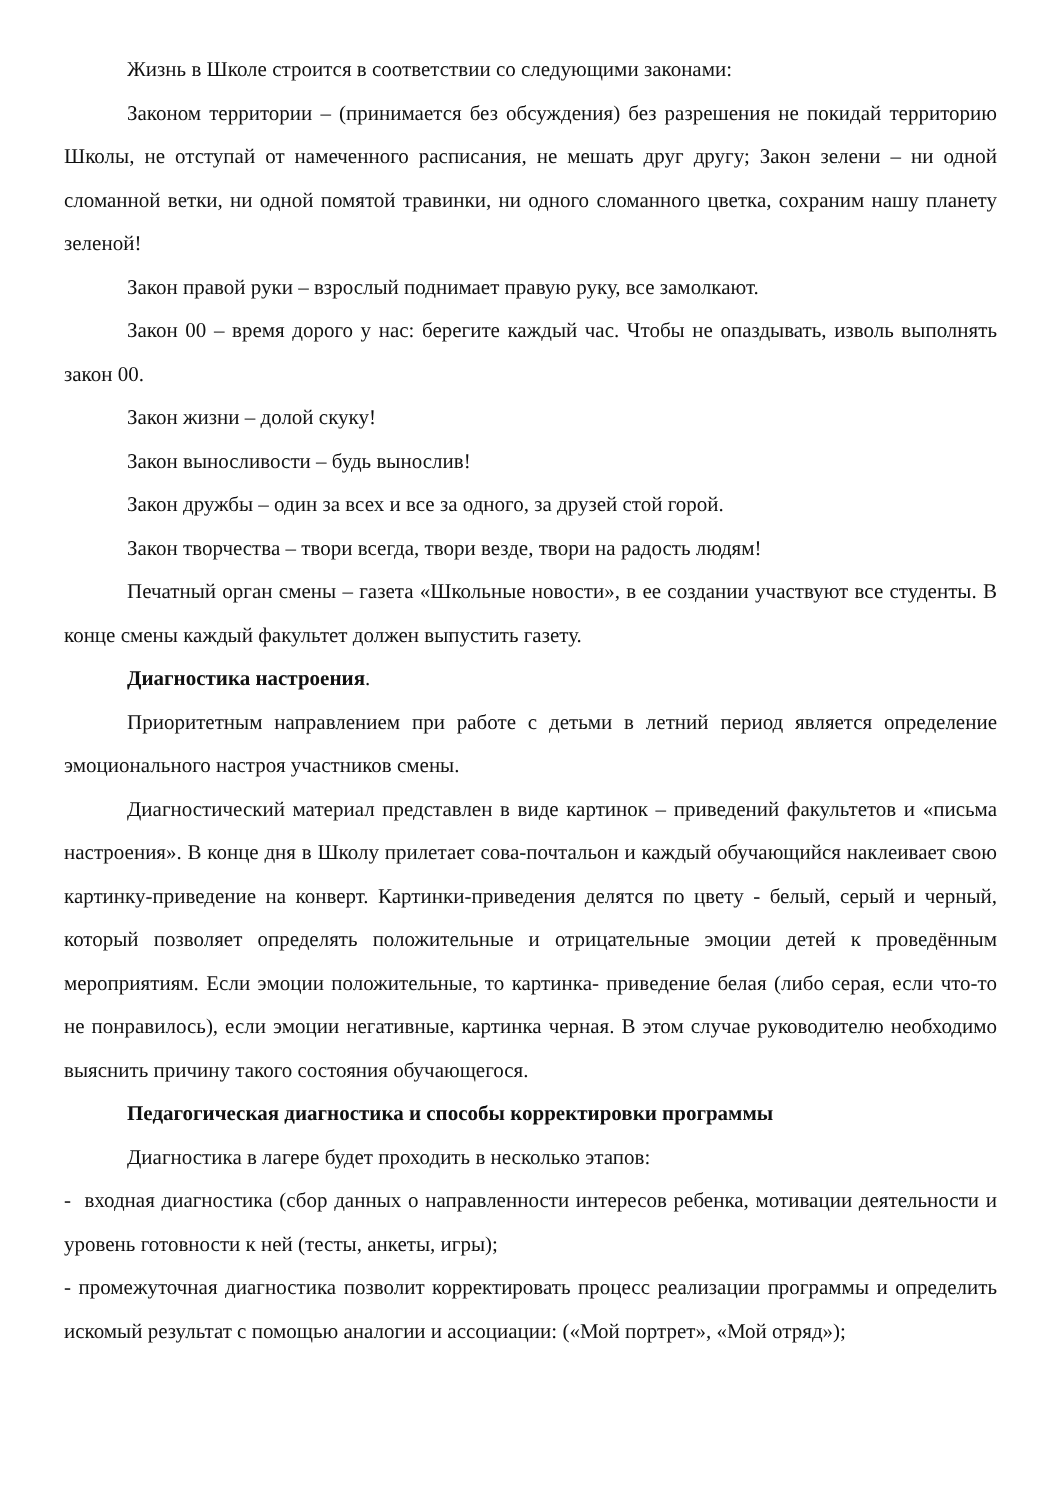Жизнь в Школе строится в соответствии со следующими законами:
Законом территории – (принимается без обсуждения) без разрешения не покидай территорию Школы, не отступай от намеченного расписания, не мешать друг другу; Закон зелени – ни одной сломанной ветки, ни одной помятой травинки, ни одного сломанного цветка, сохраним нашу планету зеленой!
Закон правой руки – взрослый поднимает правую руку, все замолкают.
Закон 00 – время дорого у нас: берегите каждый час. Чтобы не опаздывать, изволь выполнять закон 00.
Закон жизни – долой скуку!
Закон выносливости – будь вынослив!
Закон дружбы – один за всех и все за одного, за друзей стой горой.
Закон творчества – твори всегда, твори везде, твори на радость людям!
Печатный орган смены – газета «Школьные новости», в ее создании участвуют все студенты. В конце смены каждый факультет должен выпустить газету.
Диагностика настроения.
Приоритетным направлением при работе с детьми в летний период является определение эмоционального настроя участников смены.
Диагностический материал представлен в виде картинок – приведений факультетов и «письма настроения». В конце дня в Школу прилетает сова-почтальон и каждый обучающийся наклеивает свою картинку-приведение на конверт. Картинки-приведения делятся по цвету - белый, серый и черный, который позволяет определять положительные и отрицательные эмоции детей к проведённым мероприятиям. Если эмоции положительные, то картинка- приведение белая (либо серая, если что-то не понравилось), если эмоции негативные, картинка черная. В этом случае руководителю необходимо выяснить причину такого состояния обучающегося.
Педагогическая диагностика и способы корректировки программы
Диагностика в лагере будет проходить в несколько этапов:
- входная диагностика (сбор данных о направленности интересов ребенка, мотивации деятельности и уровень готовности к ней (тесты, анкеты, игры);
- промежуточная диагностика позволит корректировать процесс реализации программы и определить искомый результат с помощью аналогии и ассоциации: («Мой портрет», «Мой отряд»);